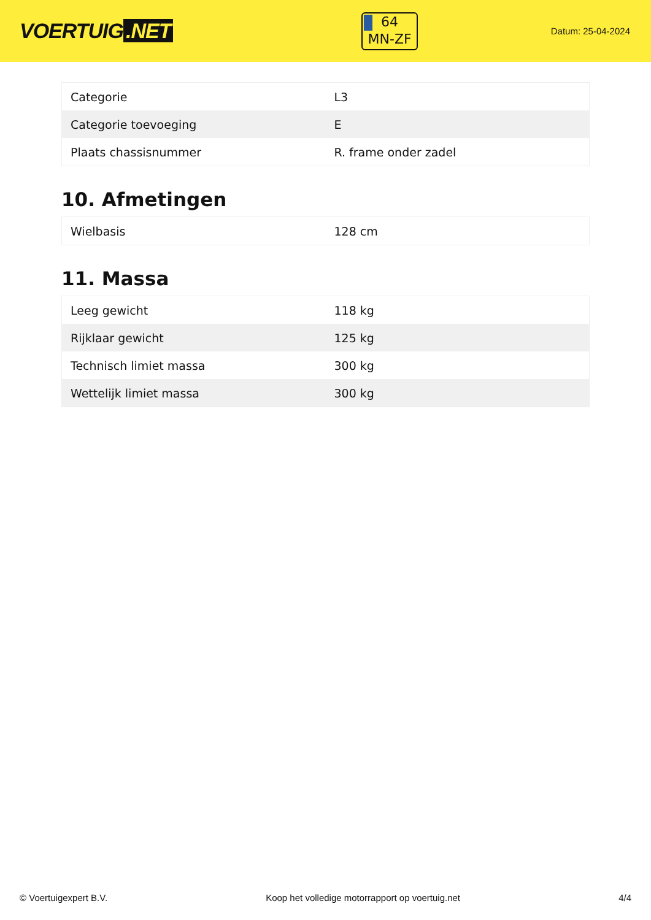VOERTUIG.NET
64
MN-ZF
Datum: 25-04-2024
| Categorie | L3 |
| Categorie toevoeging | E |
| Plaats chassisnummer | R. frame onder zadel |
10. Afmetingen
| Wielbasis | 128 cm |
11. Massa
| Leeg gewicht | 118 kg |
| Rijklaar gewicht | 125 kg |
| Technisch limiet massa | 300 kg |
| Wettelijk limiet massa | 300 kg |
© Voertuigexpert B.V. Koop het volledige motorrapport op voertuig.net 4/4